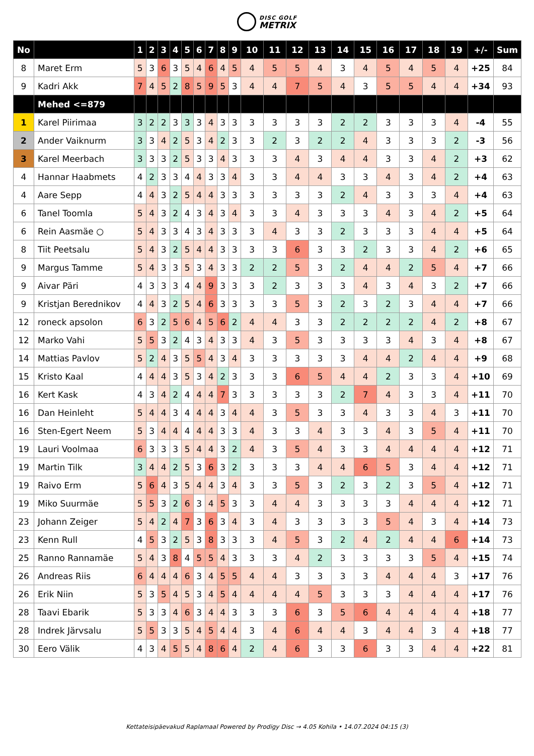DISC GOLF METRIX
| No | | 1 | 2 | 3 | 4 | 5 | 6 | 7 | 8 | 9 | 10 | 11 | 12 | 13 | 14 | 15 | 16 | 17 | 18 | 19 | +/- | Sum |
| --- | --- | --- | --- | --- | --- | --- | --- | --- | --- | --- | --- | --- | --- | --- | --- | --- | --- | --- | --- | --- | --- | --- |
| 8 | Maret Erm | 5 | 3 | 6 | 3 | 5 | 4 | 6 | 4 | 5 | 4 | 5 | 5 | 4 | 3 | 4 | 5 | 4 | 5 | 4 | +25 | 84 |
| 9 | Kadri Akk | 7 | 4 | 5 | 2 | 8 | 5 | 9 | 5 | 3 | 4 | 4 | 7 | 5 | 4 | 3 | 5 | 5 | 4 | 4 | +34 | 93 |
| | Mehed <=879 | | | | | | | | | | | | | | | | | | | | | |
| 1 | Karel Piirimaa | 3 | 2 | 2 | 3 | 3 | 3 | 4 | 3 | 3 | 3 | 3 | 3 | 3 | 2 | 2 | 3 | 3 | 3 | 4 | -4 | 55 |
| 2 | Ander Vaiknurm | 3 | 3 | 4 | 2 | 5 | 3 | 4 | 2 | 3 | 3 | 2 | 3 | 2 | 2 | 4 | 3 | 3 | 3 | 2 | -3 | 56 |
| 3 | Karel Meerbach | 3 | 3 | 3 | 2 | 5 | 3 | 3 | 4 | 3 | 3 | 3 | 4 | 3 | 4 | 4 | 3 | 3 | 4 | 2 | +3 | 62 |
| 4 | Hannar Haabmets | 4 | 2 | 3 | 3 | 4 | 4 | 3 | 3 | 4 | 3 | 3 | 4 | 4 | 3 | 3 | 4 | 3 | 4 | 2 | +4 | 63 |
| 4 | Aare Sepp | 4 | 4 | 3 | 2 | 5 | 4 | 4 | 3 | 3 | 3 | 3 | 3 | 3 | 2 | 4 | 3 | 3 | 3 | 4 | +4 | 63 |
| 6 | Tanel Toomla | 5 | 4 | 3 | 2 | 4 | 3 | 4 | 3 | 4 | 3 | 3 | 4 | 3 | 3 | 3 | 4 | 3 | 4 | 2 | +5 | 64 |
| 6 | Rein Aasmäe ○ | 5 | 4 | 3 | 3 | 4 | 3 | 4 | 3 | 3 | 3 | 4 | 3 | 3 | 2 | 3 | 3 | 3 | 4 | 4 | +5 | 64 |
| 8 | Tiit Peetsalu | 5 | 4 | 3 | 2 | 5 | 4 | 4 | 3 | 3 | 3 | 3 | 6 | 3 | 3 | 2 | 3 | 3 | 4 | 2 | +6 | 65 |
| 9 | Margus Tamme | 5 | 4 | 3 | 3 | 5 | 3 | 4 | 3 | 3 | 2 | 2 | 5 | 3 | 2 | 4 | 4 | 2 | 5 | 4 | +7 | 66 |
| 9 | Aivar Päri | 4 | 3 | 3 | 3 | 4 | 4 | 9 | 3 | 3 | 3 | 2 | 3 | 3 | 3 | 4 | 3 | 4 | 3 | 2 | +7 | 66 |
| 9 | Kristjan Berednikov | 4 | 4 | 3 | 2 | 5 | 4 | 6 | 3 | 3 | 3 | 3 | 5 | 3 | 2 | 3 | 2 | 3 | 4 | 4 | +7 | 66 |
| 12 | roneck apsolon | 6 | 3 | 2 | 5 | 6 | 4 | 5 | 6 | 2 | 4 | 4 | 3 | 3 | 2 | 2 | 2 | 2 | 4 | 2 | +8 | 67 |
| 12 | Marko Vahi | 5 | 5 | 3 | 2 | 4 | 3 | 4 | 3 | 3 | 4 | 3 | 5 | 3 | 3 | 3 | 3 | 4 | 3 | 4 | +8 | 67 |
| 14 | Mattias Pavlov | 5 | 2 | 4 | 3 | 5 | 5 | 4 | 3 | 4 | 3 | 3 | 3 | 3 | 3 | 4 | 4 | 2 | 4 | 4 | +9 | 68 |
| 15 | Kristo Kaal | 4 | 4 | 4 | 3 | 5 | 3 | 4 | 2 | 3 | 3 | 3 | 6 | 5 | 4 | 4 | 2 | 3 | 3 | 4 | +10 | 69 |
| 16 | Kert Kask | 4 | 3 | 4 | 2 | 4 | 4 | 4 | 7 | 3 | 3 | 3 | 3 | 3 | 2 | 7 | 4 | 3 | 3 | 4 | +11 | 70 |
| 16 | Dan Heinleht | 5 | 4 | 4 | 3 | 4 | 4 | 4 | 3 | 4 | 4 | 3 | 5 | 3 | 3 | 4 | 3 | 3 | 4 | 3 | +11 | 70 |
| 16 | Sten-Egert Neem | 5 | 3 | 4 | 4 | 4 | 4 | 4 | 3 | 3 | 4 | 3 | 3 | 4 | 3 | 3 | 4 | 3 | 5 | 4 | +11 | 70 |
| 19 | Lauri Voolmaa | 6 | 3 | 3 | 3 | 5 | 4 | 4 | 3 | 2 | 4 | 3 | 5 | 4 | 3 | 3 | 4 | 4 | 4 | 4 | +12 | 71 |
| 19 | Martin Tilk | 3 | 4 | 4 | 2 | 5 | 3 | 6 | 3 | 2 | 3 | 3 | 3 | 4 | 4 | 6 | 5 | 3 | 4 | 4 | +12 | 71 |
| 19 | Raivo Erm | 5 | 6 | 4 | 3 | 5 | 4 | 4 | 3 | 4 | 3 | 3 | 5 | 3 | 2 | 3 | 2 | 3 | 5 | 4 | +12 | 71 |
| 19 | Miko Suurmäe | 5 | 5 | 3 | 2 | 6 | 3 | 4 | 5 | 3 | 3 | 4 | 4 | 3 | 3 | 3 | 3 | 4 | 4 | 4 | +12 | 71 |
| 23 | Johann Zeiger | 5 | 4 | 2 | 4 | 7 | 3 | 6 | 3 | 4 | 3 | 4 | 3 | 3 | 3 | 3 | 5 | 4 | 3 | 4 | +14 | 73 |
| 23 | Kenn Rull | 4 | 5 | 3 | 2 | 5 | 3 | 8 | 3 | 3 | 3 | 4 | 5 | 3 | 2 | 4 | 2 | 4 | 4 | 6 | +14 | 73 |
| 25 | Ranno Rannamäe | 5 | 4 | 3 | 8 | 4 | 5 | 5 | 4 | 3 | 3 | 3 | 4 | 2 | 3 | 3 | 3 | 3 | 5 | 4 | +15 | 74 |
| 26 | Andreas Riis | 6 | 4 | 4 | 4 | 6 | 3 | 4 | 5 | 5 | 4 | 4 | 3 | 3 | 3 | 3 | 4 | 4 | 4 | 3 | +17 | 76 |
| 26 | Erik Niin | 5 | 3 | 5 | 4 | 5 | 3 | 4 | 5 | 4 | 4 | 4 | 4 | 5 | 3 | 3 | 3 | 4 | 4 | 4 | +17 | 76 |
| 28 | Taavi Ebarik | 5 | 3 | 3 | 4 | 6 | 3 | 4 | 4 | 3 | 3 | 3 | 6 | 3 | 5 | 6 | 4 | 4 | 4 | 4 | +18 | 77 |
| 28 | Indrek Järvsalu | 5 | 5 | 3 | 3 | 5 | 4 | 5 | 4 | 4 | 3 | 4 | 6 | 4 | 4 | 3 | 4 | 4 | 3 | 4 | +18 | 77 |
| 30 | Eero Välik | 4 | 3 | 4 | 5 | 5 | 4 | 8 | 6 | 4 | 2 | 4 | 6 | 3 | 3 | 6 | 3 | 3 | 4 | 4 | +22 | 81 |
Kettateisipäevakud Raplamaal Powered by Prodigy Disc → 4.05 Kohila • 14.07.2024 04:15 (3)